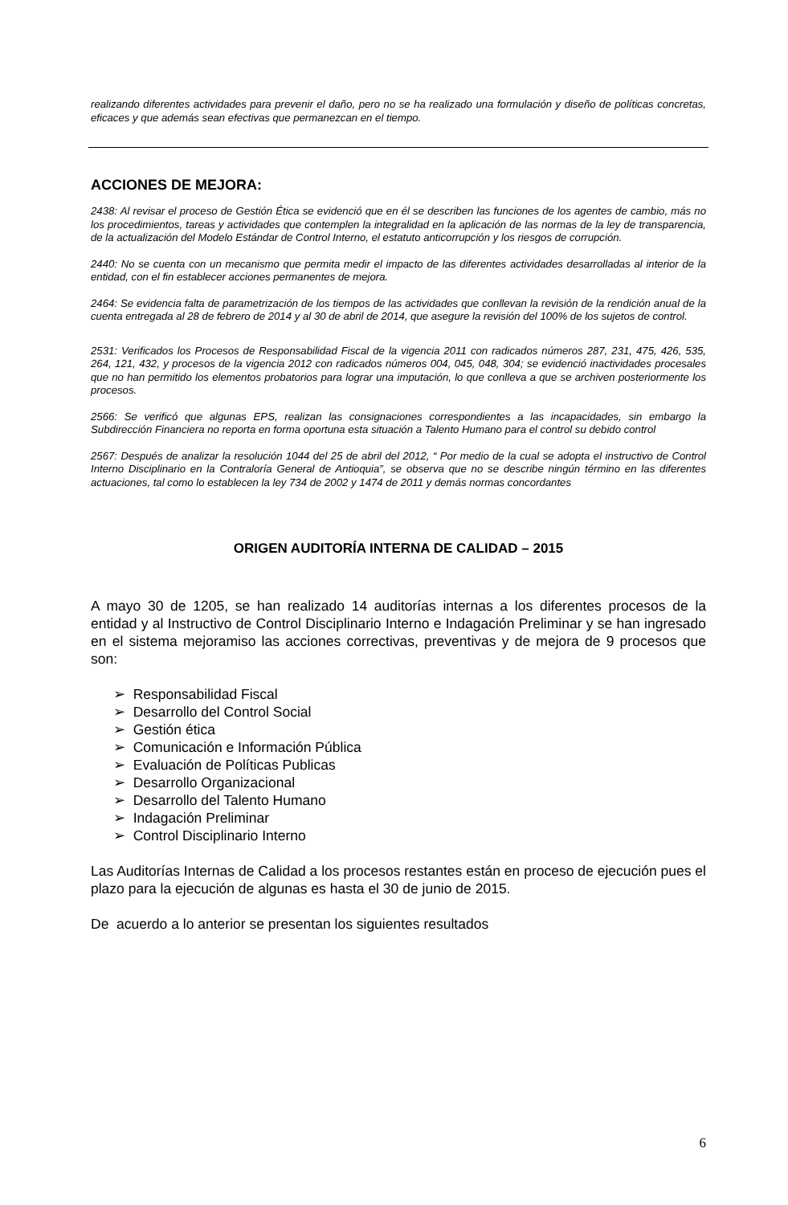realizando diferentes actividades para prevenir el daño, pero no se ha realizado una formulación y diseño de políticas concretas, eficaces y que además sean efectivas que permanezcan en el tiempo.
ACCIONES DE MEJORA:
2438: Al revisar el proceso de Gestión Ética se evidenció que en él se describen las funciones de los agentes de cambio, más no los procedimientos, tareas y actividades que contemplen la integralidad en la aplicación de las normas de la ley de transparencia, de la actualización del Modelo Estándar de Control Interno, el estatuto anticorrupción y los riesgos de corrupción.
2440: No se cuenta con un mecanismo que permita medir el impacto de las diferentes actividades desarrolladas al interior de la entidad, con el fin establecer acciones permanentes de mejora.
2464: Se evidencia falta de parametrización de los tiempos de las actividades que conllevan la revisión de la rendición anual de la cuenta entregada al 28 de febrero de 2014 y al 30 de abril de 2014, que asegure la revisión del 100% de los sujetos de control.
2531: Verificados los Procesos de Responsabilidad Fiscal de la vigencia 2011 con radicados números 287, 231, 475, 426, 535, 264, 121, 432, y procesos de la vigencia 2012 con radicados números 004, 045, 048, 304; se evidenció inactividades procesales que no han permitido los elementos probatorios para lograr una imputación, lo que conlleva a que se archiven posteriormente los procesos.
2566: Se verificó que algunas EPS, realizan las consignaciones correspondientes a las incapacidades, sin embargo la Subdirección Financiera no reporta en forma oportuna esta situación a Talento Humano para el control su debido control
2567: Después de analizar la resolución 1044 del 25 de abril del 2012, “ Por medio de la cual se adopta el instructivo de Control Interno Disciplinario en la Contraloría General de Antioquia”, se observa que no se describe ningún término en las diferentes actuaciones, tal como lo establecen la ley 734 de 2002 y 1474 de 2011 y demás normas concordantes
ORIGEN AUDITORÍA INTERNA DE CALIDAD – 2015
A mayo 30 de 1205, se han realizado 14 auditorías internas a los diferentes procesos de la entidad y al Instructivo de Control Disciplinario Interno e Indagación Preliminar y se han ingresado en el sistema mejoramiso las acciones correctivas, preventivas y de mejora de 9 procesos que son:
➢ Responsabilidad Fiscal
➢ Desarrollo del Control Social
➢ Gestión ética
➢ Comunicación e Información Pública
➢ Evaluación de Políticas Publicas
➢ Desarrollo Organizacional
➢ Desarrollo del Talento Humano
➢ Indagación Preliminar
➢ Control Disciplinario Interno
Las Auditorías Internas de Calidad a los procesos restantes están en proceso de ejecución pues el plazo para la ejecución de algunas es hasta el 30 de junio de 2015.
De acuerdo a lo anterior se presentan los siguientes resultados
6